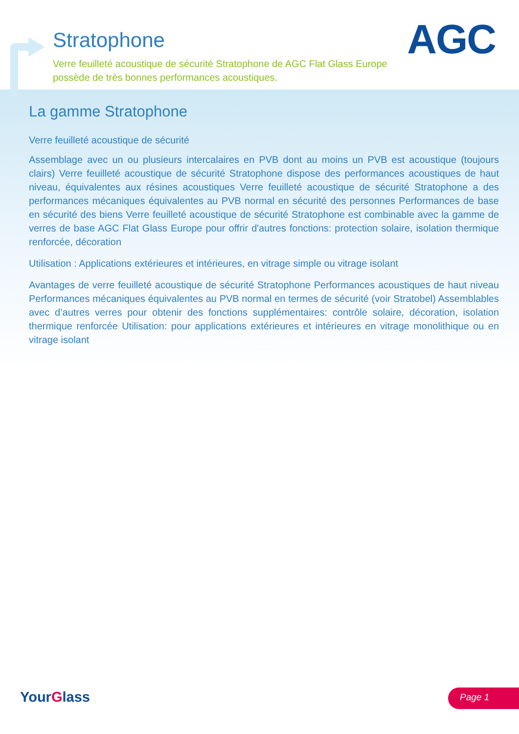AGC
Stratophone
Verre feuilleté acoustique de sécurité Stratophone de AGC Flat Glass Europe possède de très bonnes performances acoustiques.
La gamme Stratophone
Verre feuilleté acoustique de sécurité
Assemblage avec un ou plusieurs intercalaires en PVB dont au moins un PVB est acoustique (toujours clairs) Verre feuilleté acoustique de sécurité Stratophone dispose des performances acoustiques de haut niveau, équivalentes aux résines acoustiques Verre feuilleté acoustique de sécurité Stratophone a des performances mécaniques équivalentes au PVB normal en sécurité des personnes Performances de base en sécurité des biens Verre feuilleté acoustique de sécurité Stratophone est combinable avec la gamme de verres de base AGC Flat Glass Europe pour offrir d'autres fonctions: protection solaire, isolation thermique renforcée, décoration
Utilisation : Applications extérieures et intérieures, en vitrage simple ou vitrage isolant
Avantages de verre feuilleté acoustique de sécurité Stratophone Performances acoustiques de haut niveau Performances mécaniques équivalentes au PVB normal en termes de sécurité (voir Stratobel) Assemblables avec d’autres verres pour obtenir des fonctions supplémentaires: contrôle solaire, décoration, isolation thermique renforcée Utilisation: pour applications extérieures et intérieures en vitrage monolithique ou en vitrage isolant
YourGlass Page 1